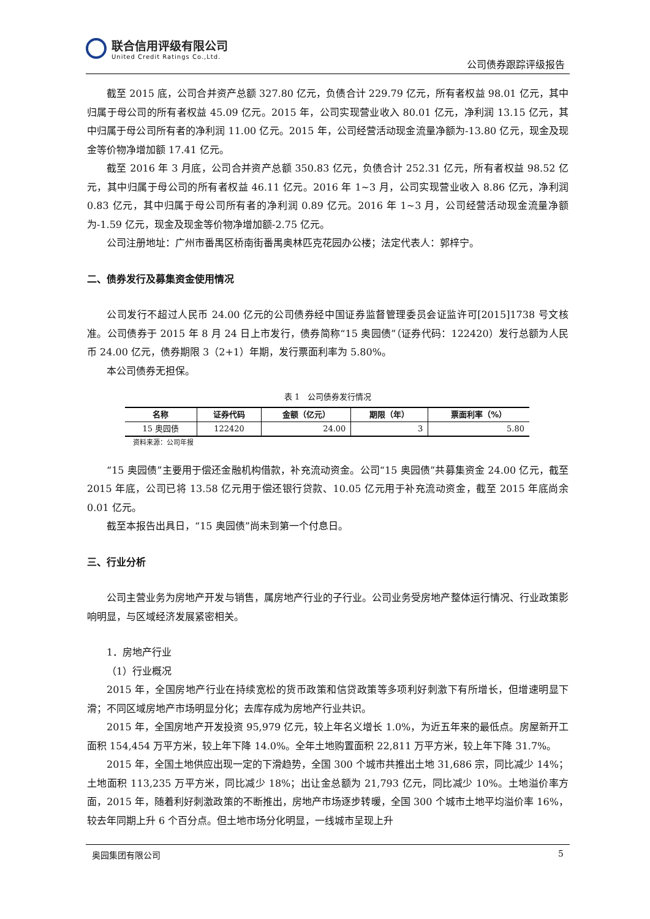联合信用评级有限公司
United Credit Ratings Co.,Ltd.
公司债券跟踪评级报告
截至 2015 底，公司合并资产总额 327.80 亿元，负债合计 229.79 亿元，所有者权益 98.01 亿元，其中归属于母公司的所有者权益 45.09 亿元。2015 年，公司实现营业收入 80.01 亿元，净利润 13.15 亿元，其中归属于母公司所有者的净利润 11.00 亿元。2015 年，公司经营活动现金流量净额为-13.80 亿元，现金及现金等价物净增加额 17.41 亿元。
截至 2016 年 3 月底，公司合并资产总额 350.83 亿元，负债合计 252.31 亿元，所有者权益 98.52 亿元，其中归属于母公司的所有者权益 46.11 亿元。2016 年 1~3 月，公司实现营业收入 8.86 亿元，净利润 0.83 亿元，其中归属于母公司所有者的净利润 0.89 亿元。2016 年 1~3 月，公司经营活动现金流量净额为-1.59 亿元，现金及现金等价物净增加额-2.75 亿元。
公司注册地址：广州市番禺区桥南街番禺奥林匹克花园办公楼；法定代表人：郭梓宁。
二、债券发行及募集资金使用情况
公司发行不超过人民币 24.00 亿元的公司债券经中国证券监督管理委员会证监许可[2015]1738 号文核准。公司债券于 2015 年 8 月 24 日上市发行，债券简称“15 奥园债”（证券代码：122420）发行总额为人民币 24.00 亿元，债券期限 3（2+1）年期，发行票面利率为 5.80%。
本公司债券无担保。
表 1　公司债券发行情况
| 名称 | 证券代码 | 金额（亿元） | 期限（年） | 票面利率（%） |
| --- | --- | --- | --- | --- |
| 15 奥园债 | 122420 | 24.00 | 3 | 5.80 |
资料来源：公司年报
“15 奥园债”主要用于偿还金融机构借款，补充流动资金。公司“15 奥园债”共募集资金 24.00 亿元，截至 2015 年底，公司已将 13.58 亿元用于偿还银行贷款、10.05 亿元用于补充流动资金，截至 2015 年底尚余 0.01 亿元。
截至本报告出具日，“15 奥园债”尚未到第一个付息日。
三、行业分析
公司主营业务为房地产开发与销售，属房地产行业的子行业。公司业务受房地产整体运行情况、行业政策影响明显，与区域经济发展紧密相关。
1．房地产行业
（1）行业概况
2015 年，全国房地产行业在持续宽松的货币政策和信贷政策等多项利好刺激下有所增长，但增速明显下滑；不同区域房地产市场明显分化；去库存成为房地产行业共识。
2015 年，全国房地产开发投资 95,979 亿元，较上年名义增长 1.0%，为近五年来的最低点。房屋新开工面积 154,454 万平方米，较上年下降 14.0%。全年土地购置面积 22,811 万平方米，较上年下降 31.7%。
2015 年，全国土地供应出现一定的下滑趋势，全国 300 个城市共推出土地 31,686 宗，同比减少 14%；土地面积 113,235 万平方米，同比减少 18%；出让金总额为 21,793 亿元，同比减少 10%。土地溢价率方面，2015 年，随着利好刺激政策的不断推出，房地产市场逐步转暖，全国 300 个城市土地平均溢价率 16%，较去年同期上升 6 个百分点。但土地市场分化明显，一线城市呈现上升
奥园集团有限公司 5